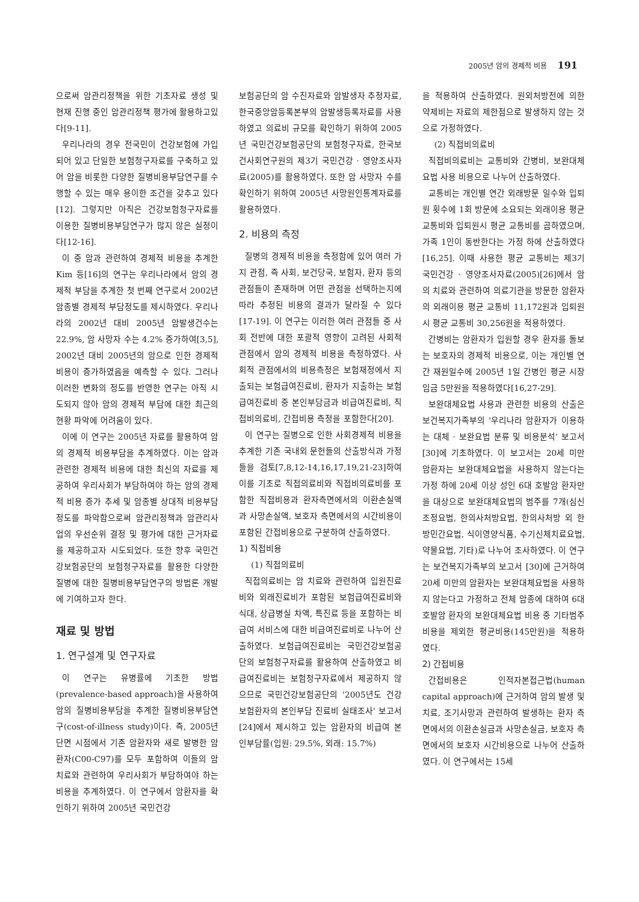2005년 암의 경제적 비용 191
으로써 암관리정책을 위한 기초자료 생성 및 현재 진행 중인 암관리정책 평가에 활용하고있다[9-11].
우리나라의 경우 전국민이 건강보험에 가입되어 있고 단일한 보험청구자료를 구축하고 있어 암을 비롯한 다양한 질병비용부담연구를 수행할 수 있는 매우 용이한 조건을 갖추고 있다[12]. 그렇지만 아직은 건강보험청구자료를 이용한 질병비용부담연구가 많지 않은 실정이다[12-16].
이 중 암과 관련하여 경제적 비용을 추계한 Kim 등[16]의 연구는 우리나라에서 암의 경제적 부담을 추계한 첫 번째 연구로서 2002년 암종별 경제적 부담정도를 제시하였다. 우리나라의 2002년 대비 2005년 암발생건수는 22.9%, 암 사망자 수는 4.2% 증가하여[3,5], 2002년 대비 2005년의 암으로 인한 경제적 비용이 증가하였음을 예측할 수 있다. 그러나 이러한 변화의 정도를 반영한 연구는 아직 시도되지 않아 암의 경제적 부담에 대한 최근의 현황 파악에 어려움이 있다.
이에 이 연구는 2005년 자료를 활용하여 암의 경제적 비용부담을 추계하였다. 이는 암과 관련한 경제적 비용에 대한 최신의 자료를 제공하여 우리사회가 부담하여야 하는 암의 경제적 비용 증가 추세 및 암종별 상대적 비용부담 정도를 파악함으로써 암관리정책과 암관리사업의 우선순위 결정 및 평가에 대한 근거자료를 제공하고자 시도되었다. 또한 향후 국민건강보험공단의 보험청구자료를 활용한 다양한 질병에 대한 질병비용부담연구의 방법론 개발에 기여하고자 한다.
재료 및 방법
1. 연구설계 및 연구자료
이 연구는 유병률에 기초한 방법(prevalence-based approach)을 사용하여 암의 질병비용부담을 추계한 질병비용부담연구(cost-of-illness study)이다. 즉, 2005년 단면 시점에서 기존 암환자와 새로 발병한 암환자(C00-C97)를 모두 포함하여 이들의 암 치료와 관련하여 우리사회가 부담하여야 하는 비용을 추계하였다. 이 연구에서 암환자를 확인하기 위하여 2005년 국민건강
보험공단의 암 수진자료와 암발생자 추정자료, 한국중앙암등록본부의 암발생등록자료를 사용하였고 의료비 규모를 확인하기 위하여 2005년 국민건강보험공단의 보험청구자료, 한국보건사회연구원의 제3기 국민건강 · 영양조사자료(2005)를 활용하였다. 또한 암 사망자 수를 확인하기 위하여 2005년 사망원인통계자료를 활용하였다.
2. 비용의 측정
질병의 경제적 비용을 측정함에 있어 여러 가지 관점, 즉 사회, 보건당국, 보험자, 환자 등의 관점들이 존재하며 어떤 관점을 선택하는지에 따라 추정된 비용의 결과가 달라질 수 있다[17-19]. 이 연구는 이러한 여러 관점들 중 사회 전반에 대한 포괄적 영향이 고려된 사회적 관점에서 암의 경제적 비용을 측정하였다. 사회적 관점에서의 비용측정은 보험재정에서 지출되는 보험급여진료비, 환자가 지출하는 보험급여진료비 중 본인부담금과 비급여진료비, 직접비의료비, 간접비용 측정을 포함한다[20].
이 연구는 질병으로 인한 사회경제적 비용을 추계한 기존 국내외 문헌들의 산출방식과 가정들을 검토[7,8,12-14,16,17,19,21-23]하여 이를 기초로 직접의료비와 직접비의료비를 포함한 직접비용과 환자측면에서의 이환손실액과 사망손실액, 보호자 측면에서의 시간비용이 포함된 간접비용으로 구분하여 산출하였다.
1) 직접비용
(1) 직접의료비
직접의료비는 암 치료와 관련하여 입원진료비와 외래진료비가 포함된 보험급여진료비와 식대, 상급병실 차액, 특진료 등을 포함하는 비급여 서비스에 대한 비급여진료비로 나누어 산출하였다. 보험급여진료비는 국민건강보험공단의 보험청구자료를 활용하여 산출하였고 비급여진료비는 보험청구자료에서 제공하지 않으므로 국민건강보험공단의 '2005년도 건강보험환자의 본인부담 진료비 실태조사' 보고서[24]에서 제시하고 있는 암환자의 비급여 본인부담률(입원: 29.5%, 외래: 15.7%)
을 적용하여 산출하였다. 원외처방전에 의한 약제비는 자료의 제한점으로 발생하지 않는 것으로 가정하였다.
(2) 직접비의료비
직접비의료비는 교통비와 간병비, 보완대체요법 사용 비용으로 나누어 산출하였다.
교통비는 개인별 연간 외래방문 일수와 입퇴원 횟수에 1회 방문에 소요되는 외래이용 평균 교통비와 입퇴원시 평균 교통비를 곱하였으며, 가족 1인이 동반한다는 가정 하에 산출하였다[16,25]. 이때 사용한 평균 교통비는 제3기 국민건강 · 영양조사자료(2005)[26]에서 암의 치료와 관련하여 의료기관을 방문한 암환자의 외래이용 평균 교통비 11,172원과 입퇴원시 평균 교통비 30,256원을 적용하였다.
간병비는 암환자가 입원할 경우 환자를 돌보는 보호자의 경제적 비용으로, 이는 개인별 연간 재원일수에 2005년 1일 간병인 평균 시장임금 5만원을 적용하였다[16,27-29].
보완대체요법 사용과 관련한 비용의 산출은 보건복지가족부의 '우리나라 암환자가 이용하는 대체 · 보완요법 분류 및 비용분석' 보고서 [30]에 기초하였다. 이 보고서는 20세 미만 암환자는 보완대체요법을 사용하지 않는다는 가정 하에 20세 이상 성인 6대 호발암 환자만을 대상으로 보완대체요법의 범주를 7개(심신조정요법, 한의사처방요법, 한의사처방 외 한방민간요법, 식이영양식품, 수기신체치료요법, 약물요법, 기타)로 나누어 조사하였다. 이 연구는 보건복지가족부의 보고서 [30]에 근거하여 20세 미만의 암환자는 보완대체요법을 사용하지 않는다고 가정하고 전체 암종에 대하여 6대 호발암 환자의 보완대체요법 비용 중 기타범주 비용을 제외한 평균비용(145만원)을 적용하였다.
2) 간접비용
간접비용은 인적자본접근법(human capital approach)에 근거하여 암의 발생 및 치료, 조기사망과 관련하여 발생하는 환자 측면에서의 이환손실금과 사망손실금, 보호자 측면에서의 보호자 시간비용으로 나누어 산출하였다. 이 연구에서는 15세